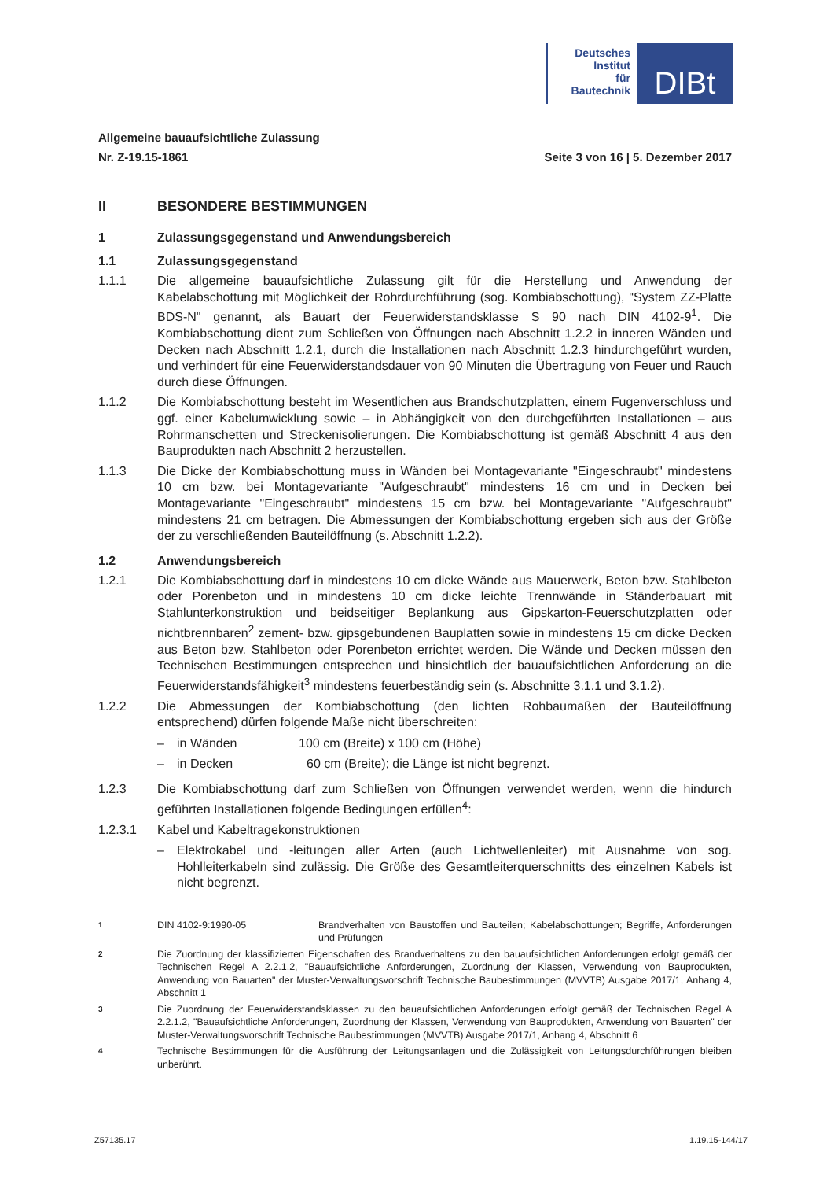Deutsches
Institut
für
Bautechnik
DIBt
Allgemeine bauaufsichtliche Zulassung
Nr. Z-19.15-1861 Seite 3 von 16 | 5. Dezember 2017
II BESONDERE BESTIMMUNGEN
1 Zulassungsgegenstand und Anwendungsbereich
1.1 Zulassungsgegenstand
1.1.1 Die allgemeine bauaufsichtliche Zulassung gilt für die Herstellung und Anwendung der Kabelabschottung mit Möglichkeit der Rohrdurchführung (sog. Kombiabschottung), "System ZZ-Platte BDS-N" genannt, als Bauart der Feuerwiderstandsklasse S 90 nach DIN 4102-9<sup>1</sup>. Die Kombiabschottung dient zum Schließen von Öffnungen nach Abschnitt 1.2.2 in inneren Wänden und Decken nach Abschnitt 1.2.1, durch die Installationen nach Abschnitt 1.2.3 hindurchgeführt wurden, und verhindert für eine Feuerwiderstandsdauer von 90 Minuten die Übertragung von Feuer und Rauch durch diese Öffnungen.
1.1.2 Die Kombiabschottung besteht im Wesentlichen aus Brandschutzplatten, einem Fugenverschluss und ggf. einer Kabelumwicklung sowie – in Abhängigkeit von den durchgeführten Installationen – aus Rohrmanschetten und Streckenisolierungen. Die Kombiabschottung ist gemäß Abschnitt 4 aus den Bauprodukten nach Abschnitt 2 herzustellen.
1.1.3 Die Dicke der Kombiabschottung muss in Wänden bei Montagevariante "Eingeschraubt" mindestens 10 cm bzw. bei Montagevariante "Aufgeschraubt" mindestens 16 cm und in Decken bei Montagevariante "Eingeschraubt" mindestens 15 cm bzw. bei Montagevariante "Aufgeschraubt" mindestens 21 cm betragen. Die Abmessungen der Kombiabschottung ergeben sich aus der Größe der zu verschließenden Bauteilöffnung (s. Abschnitt 1.2.2).
1.2 Anwendungsbereich
1.2.1 Die Kombiabschottung darf in mindestens 10 cm dicke Wände aus Mauerwerk, Beton bzw. Stahlbeton oder Porenbeton und in mindestens 10 cm dicke leichte Trennwände in Ständerbauart mit Stahlunterkonstruktion und beidseitiger Beplankung aus Gipskarton-Feuerschutzplatten oder nichtbrennbaren<sup>2</sup> zement- bzw. gipsgebundenen Bauplatten sowie in mindestens 15 cm dicke Decken aus Beton bzw. Stahlbeton oder Porenbeton errichtet werden. Die Wände und Decken müssen den Technischen Bestimmungen entsprechen und hinsichtlich der bauaufsichtlichen Anforderung an die Feuerwiderstandsfähigkeit<sup>3</sup> mindestens feuerbeständig sein (s. Abschnitte 3.1.1 und 3.1.2).
1.2.2 Die Abmessungen der Kombiabschottung (den lichten Rohbaumaßen der Bauteilöffnung entsprechend) dürfen folgende Maße nicht überschreiten:
– in Wänden 100 cm (Breite) x 100 cm (Höhe)
– in Decken 60 cm (Breite); die Länge ist nicht begrenzt.
1.2.3 Die Kombiabschottung darf zum Schließen von Öffnungen verwendet werden, wenn die hindurch geführten Installationen folgende Bedingungen erfüllen<sup>4</sup>:
1.2.3.1 Kabel und Kabeltragekonstruktionen
– Elektrokabel und -leitungen aller Arten (auch Lichtwellenleiter) mit Ausnahme von sog. Hohlleiterkabeln sind zulässig. Die Größe des Gesamtleiterquerschnitts des einzelnen Kabels ist nicht begrenzt.
1
DIN 4102-9:1990-05 Brandverhalten von Baustoffen und Bauteilen; Kabelabschottungen; Begriffe, Anforderungen und Prüfungen
2
Die Zuordnung der klassifizierten Eigenschaften des Brandverhaltens zu den bauaufsichtlichen Anforderungen erfolgt gemäß der Technischen Regel A 2.2.1.2, "Bauaufsichtliche Anforderungen, Zuordnung der Klassen, Verwendung von Bauprodukten, Anwendung von Bauarten" der Muster-Verwaltungsvorschrift Technische Baubestimmungen (MVVTB) Ausgabe 2017/1, Anhang 4, Abschnitt 1
3
Die Zuordnung der Feuerwiderstandsklassen zu den bauaufsichtlichen Anforderungen erfolgt gemäß der Technischen Regel A 2.2.1.2, "Bauaufsichtliche Anforderungen, Zuordnung der Klassen, Verwendung von Bauprodukten, Anwendung von Bauarten" der Muster-Verwaltungsvorschrift Technische Baubestimmungen (MVVTB) Ausgabe 2017/1, Anhang 4, Abschnitt 6
4
Technische Bestimmungen für die Ausführung der Leitungsanlagen und die Zulässigkeit von Leitungsdurchführungen bleiben unberührt.
Z57135.17 1.19.15-144/17